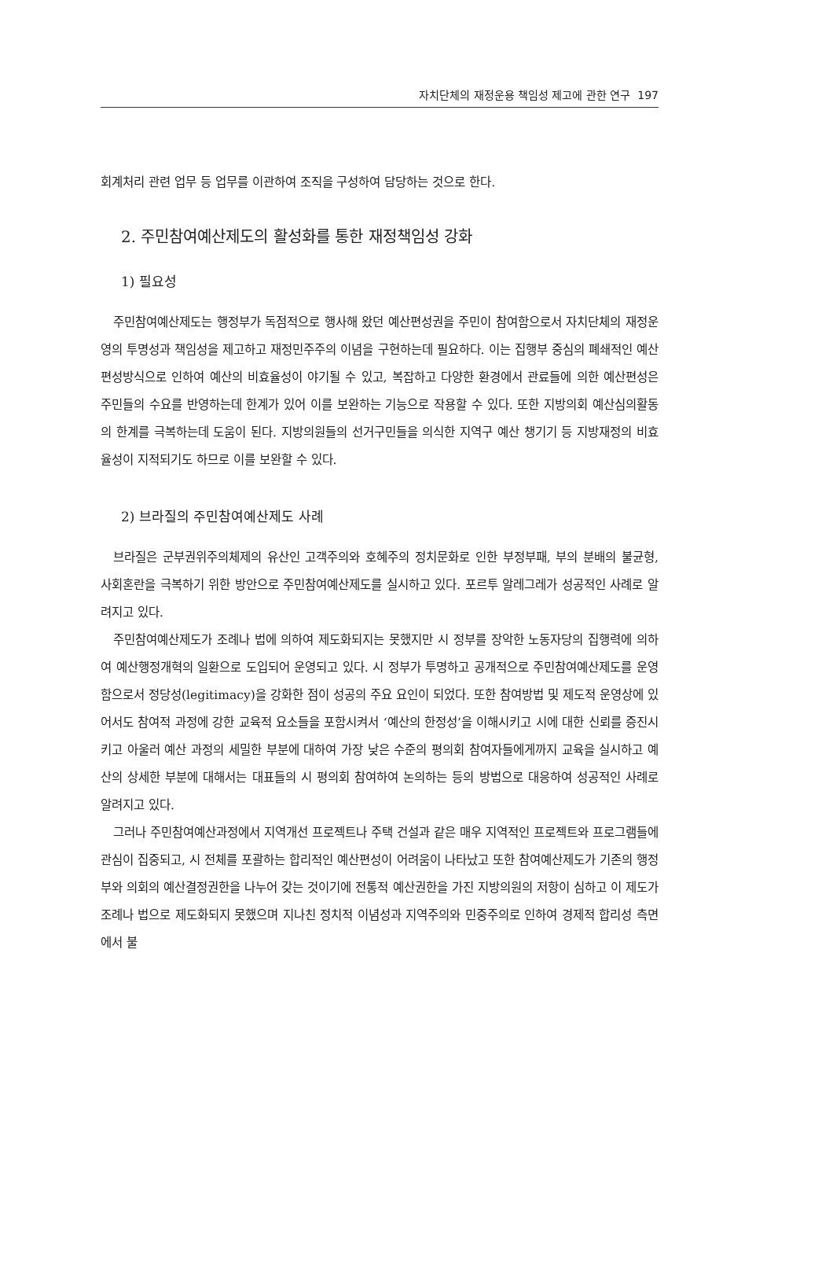자치단체의 재정운용 책임성 제고에 관한 연구 197
회계처리 관련 업무 등 업무를 이관하여 조직을 구성하여 담당하는 것으로 한다.
2. 주민참여예산제도의 활성화를 통한 재정책임성 강화
1) 필요성
주민참여예산제도는 행정부가 독점적으로 행사해 왔던 예산편성권을 주민이 참여함으로서 자치단체의 재정운영의 투명성과 책임성을 제고하고 재정민주주의 이념을 구현하는데 필요하다. 이는 집행부 중심의 폐쇄적인 예산편성방식으로 인하여 예산의 비효율성이 야기될 수 있고, 복잡하고 다양한 환경에서 관료들에 의한 예산편성은 주민들의 수요를 반영하는데 한계가 있어 이를 보완하는 기능으로 작용할 수 있다. 또한 지방의회 예산심의활동의 한계를 극복하는데 도움이 된다. 지방의원들의 선거구민들을 의식한 지역구 예산 챙기기 등 지방재정의 비효율성이 지적되기도 하므로 이를 보완할 수 있다.
2) 브라질의 주민참여예산제도 사례
브라질은 군부권위주의체제의 유산인 고객주의와 호혜주의 정치문화로 인한 부정부패, 부의 분배의 불균형, 사회혼란을 극복하기 위한 방안으로 주민참여예산제도를 실시하고 있다. 포르투 알레그레가 성공적인 사례로 알려지고 있다.
주민참여예산제도가 조례나 법에 의하여 제도화되지는 못했지만 시 정부를 장악한 노동자당의 집행력에 의하여 예산행정개혁의 일환으로 도입되어 운영되고 있다. 시 정부가 투명하고 공개적으로 주민참여예산제도를 운영함으로서 정당성(legitimacy)을 강화한 점이 성공의 주요 요인이 되었다. 또한 참여방법 및 제도적 운영상에 있어서도 참여적 과정에 강한 교육적 요소들을 포함시켜서 ‘예산의 한정성’을 이해시키고 시에 대한 신뢰를 증진시키고 아울러 예산 과정의 세밀한 부분에 대하여 가장 낮은 수준의 평의회 참여자들에게까지 교육을 실시하고 예산의 상세한 부분에 대해서는 대표들의 시 평의회 참여하여 논의하는 등의 방법으로 대응하여 성공적인 사례로 알려지고 있다.
그러나 주민참여예산과정에서 지역개선 프로젝트나 주택 건설과 같은 매우 지역적인 프로젝트와 프로그램들에 관심이 집중되고, 시 전체를 포괄하는 합리적인 예산편성이 어려움이 나타났고 또한 참여예산제도가 기존의 행정부와 의회의 예산결정권한을 나누어 갖는 것이기에 전통적 예산권한을 가진 지방의원의 저항이 심하고 이 제도가 조례나 법으로 제도화되지 못했으며 지나친 정치적 이념성과 지역주의와 민중주의로 인하여 경제적 합리성 측면에서 불